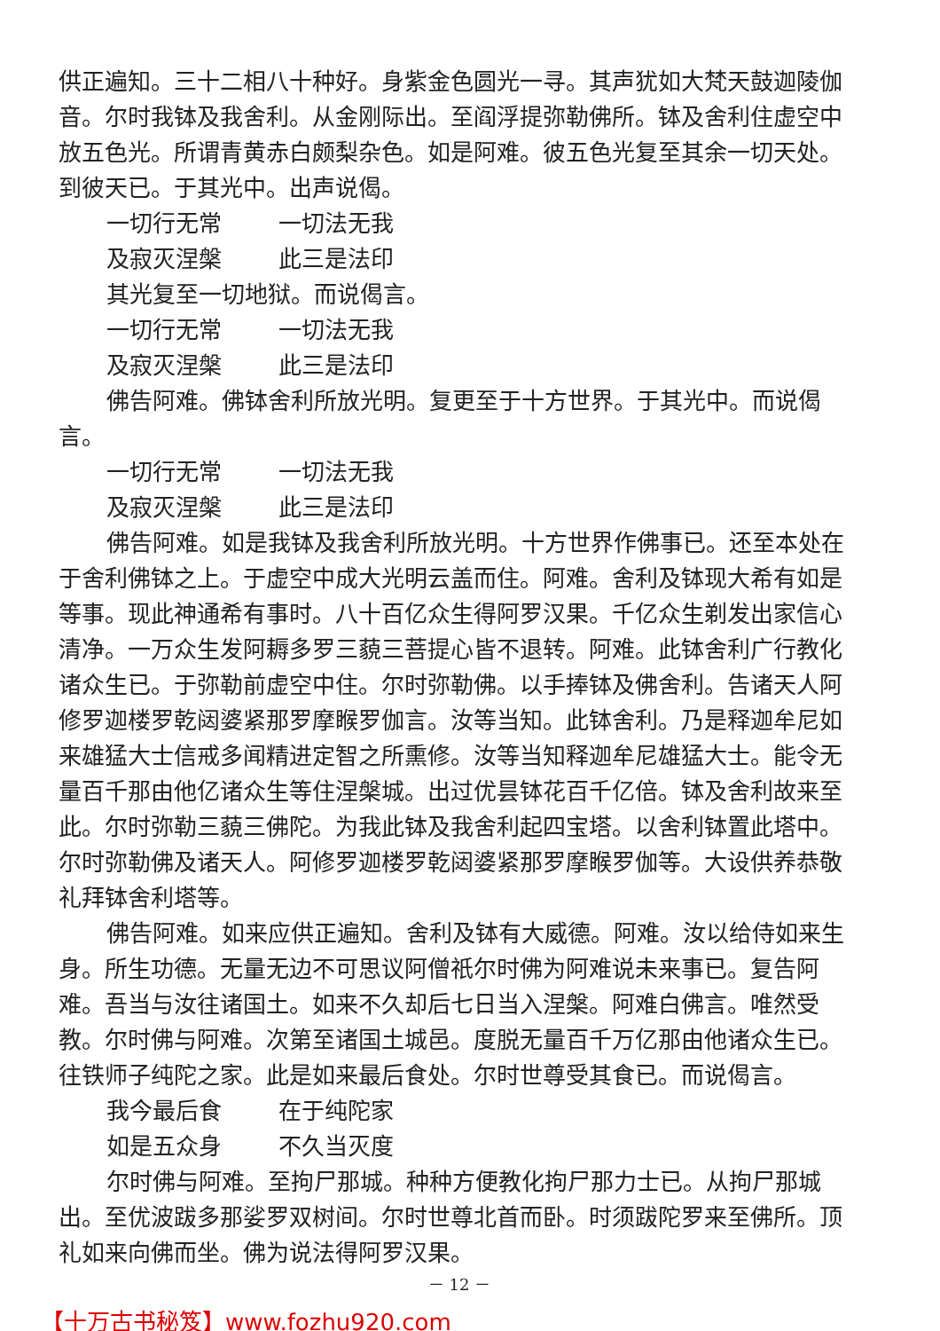供正遍知。三十二相八十种好。身紫金色圆光一寻。其声犹如大梵天鼓迦陵伽音。尔时我钵及我舍利。从金刚际出。至阎浮提弥勒佛所。钵及舍利住虚空中放五色光。所谓青黄赤白颇梨杂色。如是阿难。彼五色光复至其余一切天处。到彼天已。于其光中。出声说偈。
一切行无常 一切法无我
及寂灭涅槃 此三是法印
其光复至一切地狱。而说偈言。
一切行无常 一切法无我
及寂灭涅槃 此三是法印
佛告阿难。佛钵舍利所放光明。复更至于十方世界。于其光中。而说偈言。
一切行无常 一切法无我
及寂灭涅槃 此三是法印
佛告阿难。如是我钵及我舍利所放光明。十方世界作佛事已。还至本处在于舍利佛钵之上。于虚空中成大光明云盖而住。阿难。舍利及钵现大希有如是等事。现此神通希有事时。八十百亿众生得阿罗汉果。千亿众生剃发出家信心清净。一万众生发阿耨多罗三藐三菩提心皆不退转。阿难。此钵舍利广行教化诸众生已。于弥勒前虚空中住。尔时弥勒佛。以手捧钵及佛舍利。告诸天人阿修罗迦楼罗乾闼婆紧那罗摩睺罗伽言。汝等当知。此钵舍利。乃是释迦牟尼如来雄猛大士信戒多闻精进定智之所熏修。汝等当知释迦牟尼雄猛大士。能令无量百千那由他亿诸众生等住涅槃城。出过优昙钵花百千亿倍。钵及舍利故来至此。尔时弥勒三藐三佛陀。为我此钵及我舍利起四宝塔。以舍利钵置此塔中。尔时弥勒佛及诸天人。阿修罗迦楼罗乾闼婆紧那罗摩睺罗伽等。大设供养恭敬礼拜钵舍利塔等。
佛告阿难。如来应供正遍知。舍利及钵有大威德。阿难。汝以给侍如来生身。所生功德。无量无边不可思议阿僧祇尔时佛为阿难说未来事已。复告阿难。吾当与汝往诸国土。如来不久却后七日当入涅槃。阿难白佛言。唯然受教。尔时佛与阿难。次第至诸国土城邑。度脱无量百千万亿那由他诸众生已。往铁师子纯陀之家。此是如来最后食处。尔时世尊受其食已。而说偈言。
我今最后食 在于纯陀家
如是五众身 不久当灭度
尔时佛与阿难。至拘尸那城。种种方便教化拘尸那力士已。从拘尸那城出。至优波跋多那娑罗双树间。尔时世尊北首而卧。时须跋陀罗来至佛所。顶礼如来向佛而坐。佛为说法得阿罗汉果。
－ 12 －
【十万古书秘笈】www.fozhu920.com